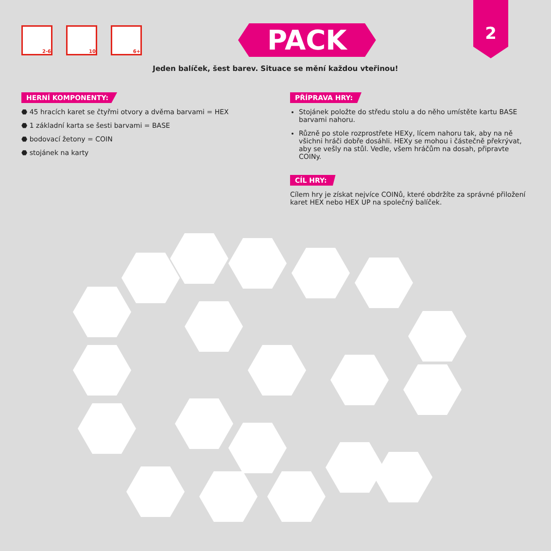2-6 10 6+
PACK
2
Jeden balíček, šest barev. Situace se mění každou vteřinou!
HERNÍ KOMPONENTY:
⬣ 45 hracích karet se čtyřmi otvory a dvěma barvami = HEX
⬣ 1 základní karta se šesti barvami = BASE
⬣ bodovací žetony = COIN
⬣ stojánek na karty
PŘÍPRAVA HRY:
Stojánek položte do středu stolu a do něho umístěte kartu BASE barvami nahoru.
Různě po stole rozprostřete HEXy, lícem nahoru tak, aby na ně všichni hráči dobře dosáhli. HEXy se mohou i částečně překrývat, aby se vešly na stůl. Vedle, všem hráčům na dosah, připravte COINy.
CÍL HRY:
Cílem hry je získat nejvíce COINů, které obdržíte za správné přiložení karet HEX nebo HEX UP na společný balíček.